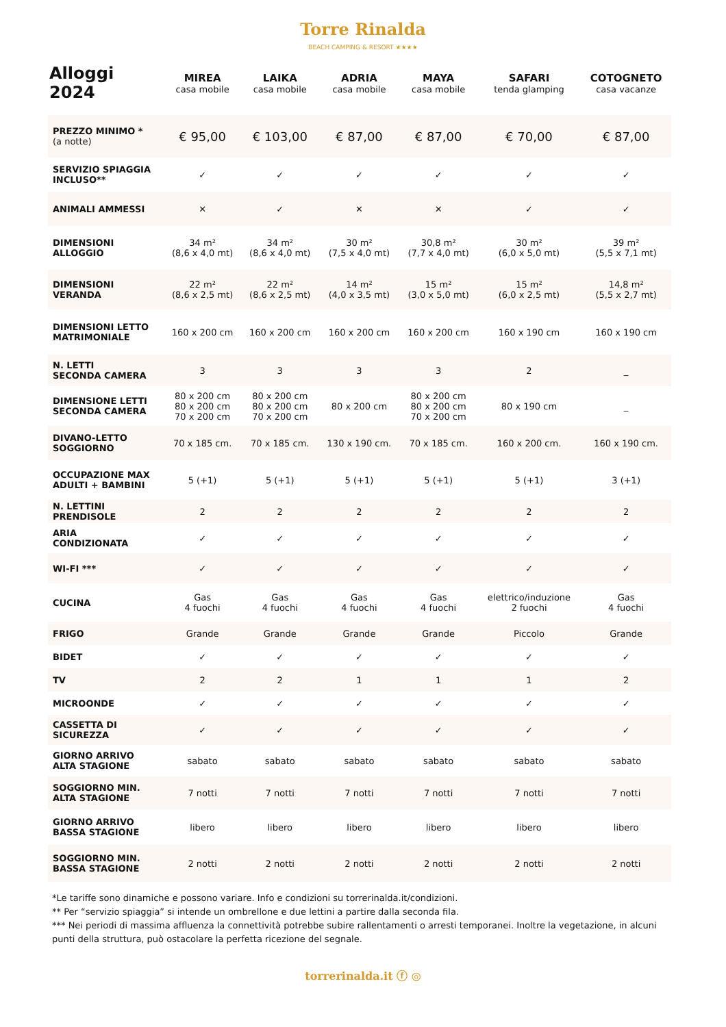Torre Rinalda
BEACH CAMPING & RESORT ★★★★
| Alloggi 2024 | MIREA casa mobile | LAIKA casa mobile | ADRIA casa mobile | MAYA casa mobile | SAFARI tenda glamping | COTOGNETO casa vacanze |
| --- | --- | --- | --- | --- | --- | --- |
| PREZZO MINIMO * (a notte) | € 95,00 | € 103,00 | € 87,00 | € 87,00 | € 70,00 | € 87,00 |
| SERVIZIO SPIAGGIA INCLUSO** | ✓ | ✓ | ✓ | ✓ | ✓ | ✓ |
| ANIMALI AMMESSI | ✕ | ✓ | ✕ | ✕ | ✓ | ✓ |
| DIMENSIONI ALLOGGIO | 34 m² (8,6 x 4,0 mt) | 34 m² (8,6 x 4,0 mt) | 30 m² (7,5 x 4,0 mt) | 30,8 m² (7,7 x 4,0 mt) | 30 m² (6,0 x 5,0 mt) | 39 m² (5,5 x 7,1 mt) |
| DIMENSIONI VERANDA | 22 m² (8,6 x 2,5 mt) | 22 m² (8,6 x 2,5 mt) | 14 m² (4,0 x 3,5 mt) | 15 m² (3,0 x 5,0 mt) | 15 m² (6,0 x 2,5 mt) | 14,8 m² (5,5 x 2,7 mt) |
| DIMENSIONI LETTO MATRIMONIALE | 160 x 200 cm | 160 x 200 cm | 160 x 200 cm | 160 x 200 cm | 160 x 190 cm | 160 x 190 cm |
| N. LETTI SECONDA CAMERA | 3 | 3 | 3 | 3 | 2 | _ |
| DIMENSIONE LETTI SECONDA CAMERA | 80 x 200 cm 80 x 200 cm 70 x 200 cm | 80 x 200 cm 80 x 200 cm 70 x 200 cm | 80 x 200 cm | 80 x 200 cm 80 x 200 cm 70 x 200 cm | 80 x 190 cm | _ |
| DIVANO-LETTO SOGGIORNO | 70 x 185 cm. | 70 x 185 cm. | 130 x 190 cm. | 70 x 185 cm. | 160 x 200 cm. | 160 x 190 cm. |
| OCCUPAZIONE MAX ADULTI + BAMBINI | 5 (+1) | 5 (+1) | 5 (+1) | 5 (+1) | 5 (+1) | 3 (+1) |
| N. LETTINI PRENDISOLE | 2 | 2 | 2 | 2 | 2 | 2 |
| ARIA CONDIZIONATA | ✓ | ✓ | ✓ | ✓ | ✓ | ✓ |
| WI-FI *** | ✓ | ✓ | ✓ | ✓ | ✓ | ✓ |
| CUCINA | Gas 4 fuochi | Gas 4 fuochi | Gas 4 fuochi | Gas 4 fuochi | elettrico/induzione 2 fuochi | Gas 4 fuochi |
| FRIGO | Grande | Grande | Grande | Grande | Piccolo | Grande |
| BIDET | ✓ | ✓ | ✓ | ✓ | ✓ | ✓ |
| TV | 2 | 2 | 1 | 1 | 1 | 2 |
| MICROONDE | ✓ | ✓ | ✓ | ✓ | ✓ | ✓ |
| CASSETTA DI SICUREZZA | ✓ | ✓ | ✓ | ✓ | ✓ | ✓ |
| GIORNO ARRIVO ALTA STAGIONE | sabato | sabato | sabato | sabato | sabato | sabato |
| SOGGIORNO MIN. ALTA STAGIONE | 7 notti | 7 notti | 7 notti | 7 notti | 7 notti | 7 notti |
| GIORNO ARRIVO BASSA STAGIONE | libero | libero | libero | libero | libero | libero |
| SOGGIORNO MIN. BASSA STAGIONE | 2 notti | 2 notti | 2 notti | 2 notti | 2 notti | 2 notti |
*Le tariffe sono dinamiche e possono variare. Info e condizioni su torrerinalda.it/condizioni.
** Per “servizio spiaggia” si intende un ombrellone e due lettini a partire dalla seconda fila.
*** Nei periodi di massima affluenza la connettività potrebbe subire rallentamenti o arresti temporanei. Inoltre la vegetazione, in alcuni punti della struttura, può ostacolare la perfetta ricezione del segnale.
torrerinalda.it ⓕ ◎